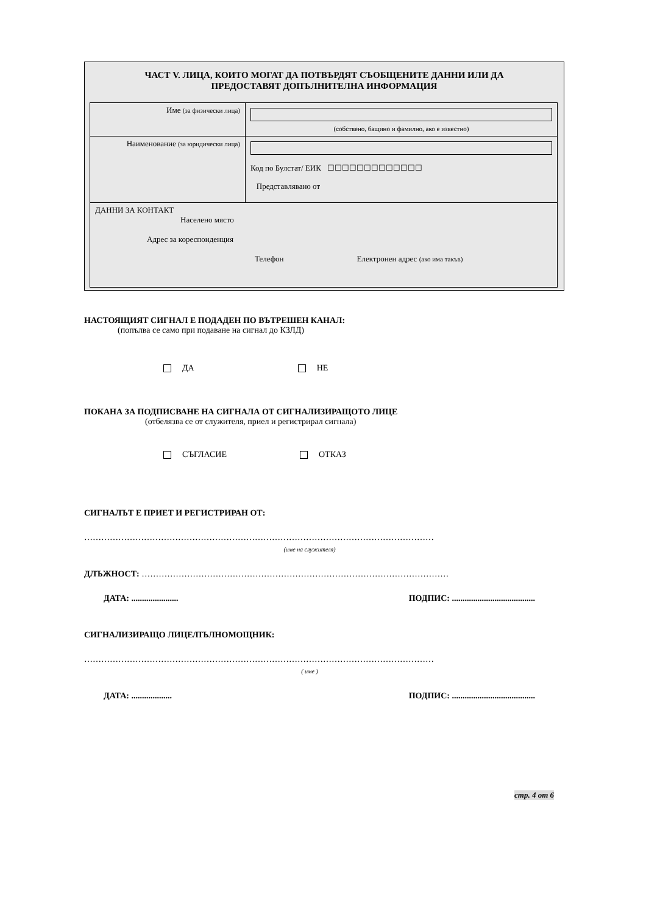ЧАСТ V. ЛИЦА, КОИТО МОГАТ ДА ПОТВЪРДЯТ СЪОБЩЕНИТЕ ДАННИ ИЛИ ДА
ПРЕДОСТАВЯТ ДОПЪЛНИТЕЛНА ИНФОРМАЦИЯ
| Име (за физически лица) | (собствено, бащино и фамилно, ако е известно) |
| Наименование (за юридически лица) | Код по Булстат/ ЕИК ☐☐☐☐☐☐☐☐☐☐☐☐☐ Представлявано от |
| ДАННИ ЗА КОНТАКТ Населено място Адрес за кореспонденция Телефон Електронен адрес (ако има такъв) | |
НАСТОЯЩИЯТ СИГНАЛ Е ПОДАДЕН ПО ВЪТРЕШЕН КАНАЛ:
(попълва се само при подаване на сигнал до КЗЛД)
ДА НЕ
ПОКАНА ЗА ПОДПИСВАНЕ НА СИГНАЛА ОТ СИГНАЛИЗИРАЩОТО ЛИЦЕ
(отбелязва се от служителя, приел и регистрирал сигнала)
СЪГЛАСИЕ ОТКАЗ
СИГНАЛЪТ Е ПРИЕТ И РЕГИСТРИРАН ОТ:
……………………………………………………………………………………………………………
(име на служителя)
ДЛЪЖНОСТ: ………………………………………………………………………………………………
ДАТА: ...................... ПОДПИС: .......................................
СИГНАЛИЗИРАЩО ЛИЦЕ/ПЪЛНОМОЩНИК:
……………………………………………………………………………………………………………
( име )
ДАТА: ................... ПОДПИС: .......................................
стр. 4 от 6